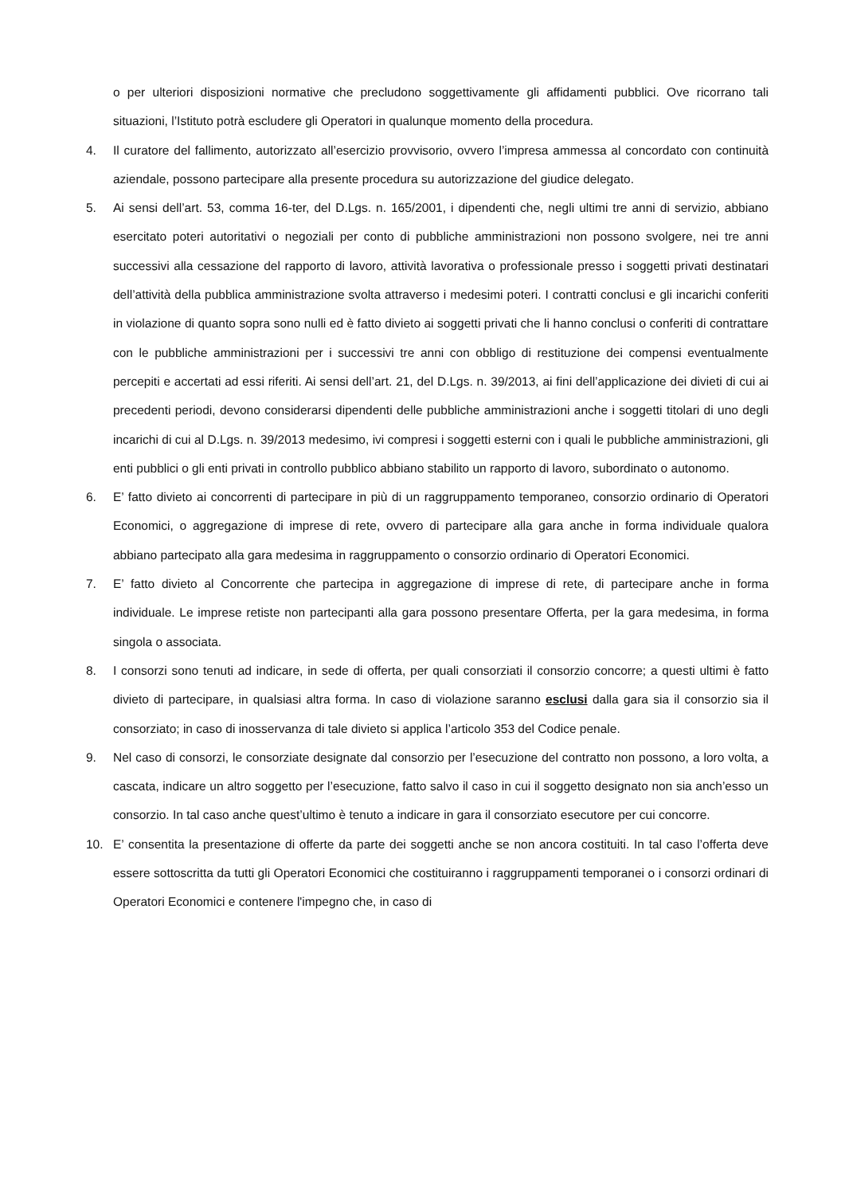o per ulteriori disposizioni normative che precludono soggettivamente gli affidamenti pubblici. Ove ricorrano tali situazioni, l’Istituto potrà escludere gli Operatori in qualunque momento della procedura.
4. Il curatore del fallimento, autorizzato all’esercizio provvisorio, ovvero l’impresa ammessa al concordato con continuità aziendale, possono partecipare alla presente procedura su autorizzazione del giudice delegato.
5. Ai sensi dell’art. 53, comma 16-ter, del D.Lgs. n. 165/2001, i dipendenti che, negli ultimi tre anni di servizio, abbiano esercitato poteri autoritativi o negoziali per conto di pubbliche amministrazioni non possono svolgere, nei tre anni successivi alla cessazione del rapporto di lavoro, attività lavorativa o professionale presso i soggetti privati destinatari dell’attività della pubblica amministrazione svolta attraverso i medesimi poteri. I contratti conclusi e gli incarichi conferiti in violazione di quanto sopra sono nulli ed è fatto divieto ai soggetti privati che li hanno conclusi o conferiti di contrattare con le pubbliche amministrazioni per i successivi tre anni con obbligo di restituzione dei compensi eventualmente percepiti e accertati ad essi riferiti. Ai sensi dell’art. 21, del D.Lgs. n. 39/2013, ai fini dell’applicazione dei divieti di cui ai precedenti periodi, devono considerarsi dipendenti delle pubbliche amministrazioni anche i soggetti titolari di uno degli incarichi di cui al D.Lgs. n. 39/2013 medesimo, ivi compresi i soggetti esterni con i quali le pubbliche amministrazioni, gli enti pubblici o gli enti privati in controllo pubblico abbiano stabilito un rapporto di lavoro, subordinato o autonomo.
6. E’ fatto divieto ai concorrenti di partecipare in più di un raggruppamento temporaneo, consorzio ordinario di Operatori Economici, o aggregazione di imprese di rete, ovvero di partecipare alla gara anche in forma individuale qualora abbiano partecipato alla gara medesima in raggruppamento o consorzio ordinario di Operatori Economici.
7. E’ fatto divieto al Concorrente che partecipa in aggregazione di imprese di rete, di partecipare anche in forma individuale. Le imprese retiste non partecipanti alla gara possono presentare Offerta, per la gara medesima, in forma singola o associata.
8. I consorzi sono tenuti ad indicare, in sede di offerta, per quali consorziati il consorzio concorre; a questi ultimi è fatto divieto di partecipare, in qualsiasi altra forma. In caso di violazione saranno esclusi dalla gara sia il consorzio sia il consorziato; in caso di inosservanza di tale divieto si applica l’articolo 353 del Codice penale.
9. Nel caso di consorzi, le consorziate designate dal consorzio per l’esecuzione del contratto non possono, a loro volta, a cascata, indicare un altro soggetto per l’esecuzione, fatto salvo il caso in cui il soggetto designato non sia anch’esso un consorzio. In tal caso anche quest’ultimo è tenuto a indicare in gara il consorziato esecutore per cui concorre.
10. E’ consentita la presentazione di offerte da parte dei soggetti anche se non ancora costituiti. In tal caso l’offerta deve essere sottoscritta da tutti gli Operatori Economici che costituiranno i raggruppamenti temporanei o i consorzi ordinari di Operatori Economici e contenere l'impegno che, in caso di